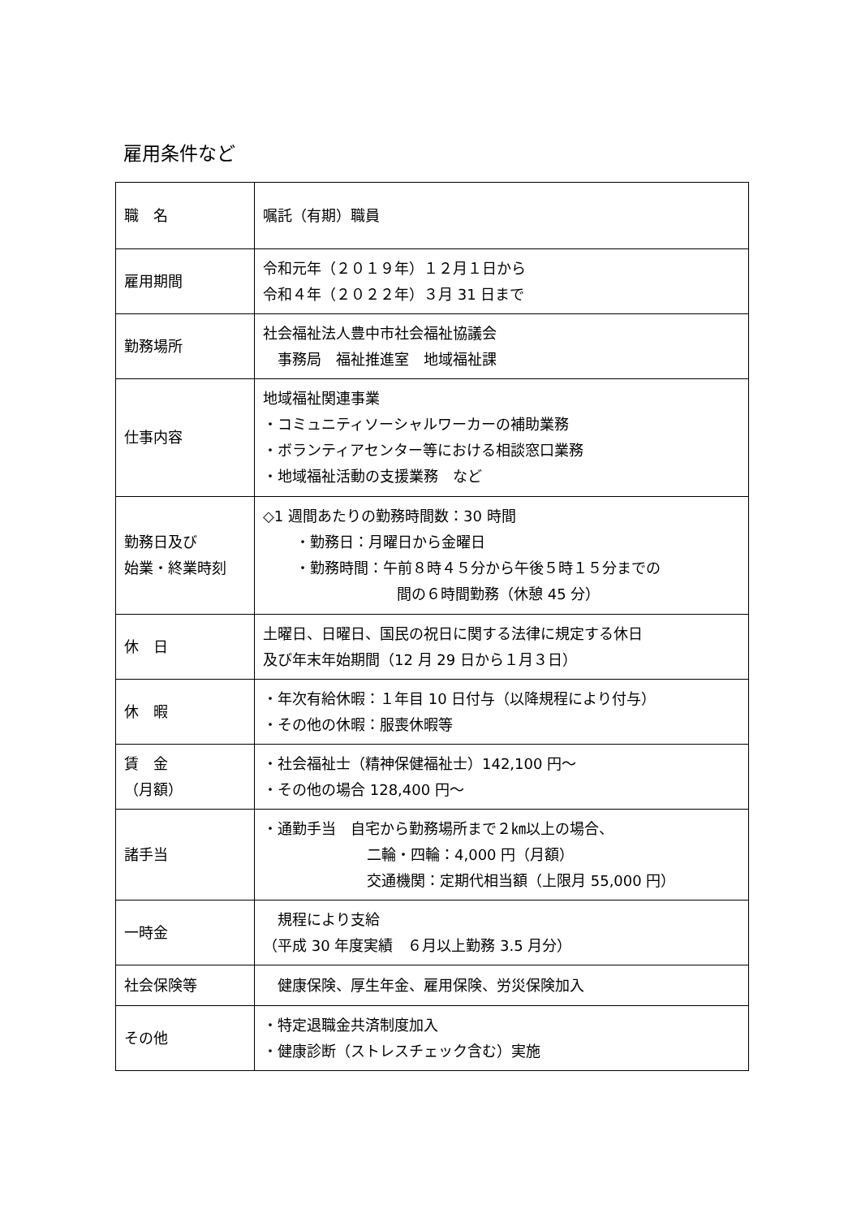雇用条件など
| 職 名 | 嘱託（有期）職員 |
| 雇用期間 | 令和元年（２０１９年）１２月１日から 令和４年（２０２２年）３月 31 日まで |
| 勤務場所 | 社会福祉法人豊中市社会福祉協議会 事務局 福祉推進室 地域福祉課 |
| 仕事内容 | 地域福祉関連事業 ・コミュニティソーシャルワーカーの補助業務 ・ボランティアセンター等における相談窓口業務 ・地域福祉活動の支援業務 など |
| 勤務日及び 始業・終業時刻 | ◇1 週間あたりの勤務時間数：30 時間 ・勤務日：月曜日から金曜日 ・勤務時間：午前８時４５分から午後５時１５分までの 間の６時間勤務（休憩 45 分） |
| 休 日 | 土曜日、日曜日、国民の祝日に関する法律に規定する休日 及び年末年始期間（12 月 29 日から１月３日） |
| 休 暇 | ・年次有給休暇：１年目 10 日付与（以降規程により付与） ・その他の休暇：服喪休暇等 |
| 賃 金 （月額） | ・社会福祉士（精神保健福祉士）142,100 円～ ・その他の場合 128,400 円～ |
| 諸手当 | ・通勤手当 自宅から勤務場所まで２㎞以上の場合、 二輪・四輪：4,000 円（月額） 交通機関：定期代相当額（上限月 55,000 円） |
| 一時金 | 規程により支給 （平成 30 年度実績 ６月以上勤務 3.5 月分） |
| 社会保険等 | 健康保険、厚生年金、雇用保険、労災保険加入 |
| その他 | ・特定退職金共済制度加入 ・健康診断（ストレスチェック含む）実施 |